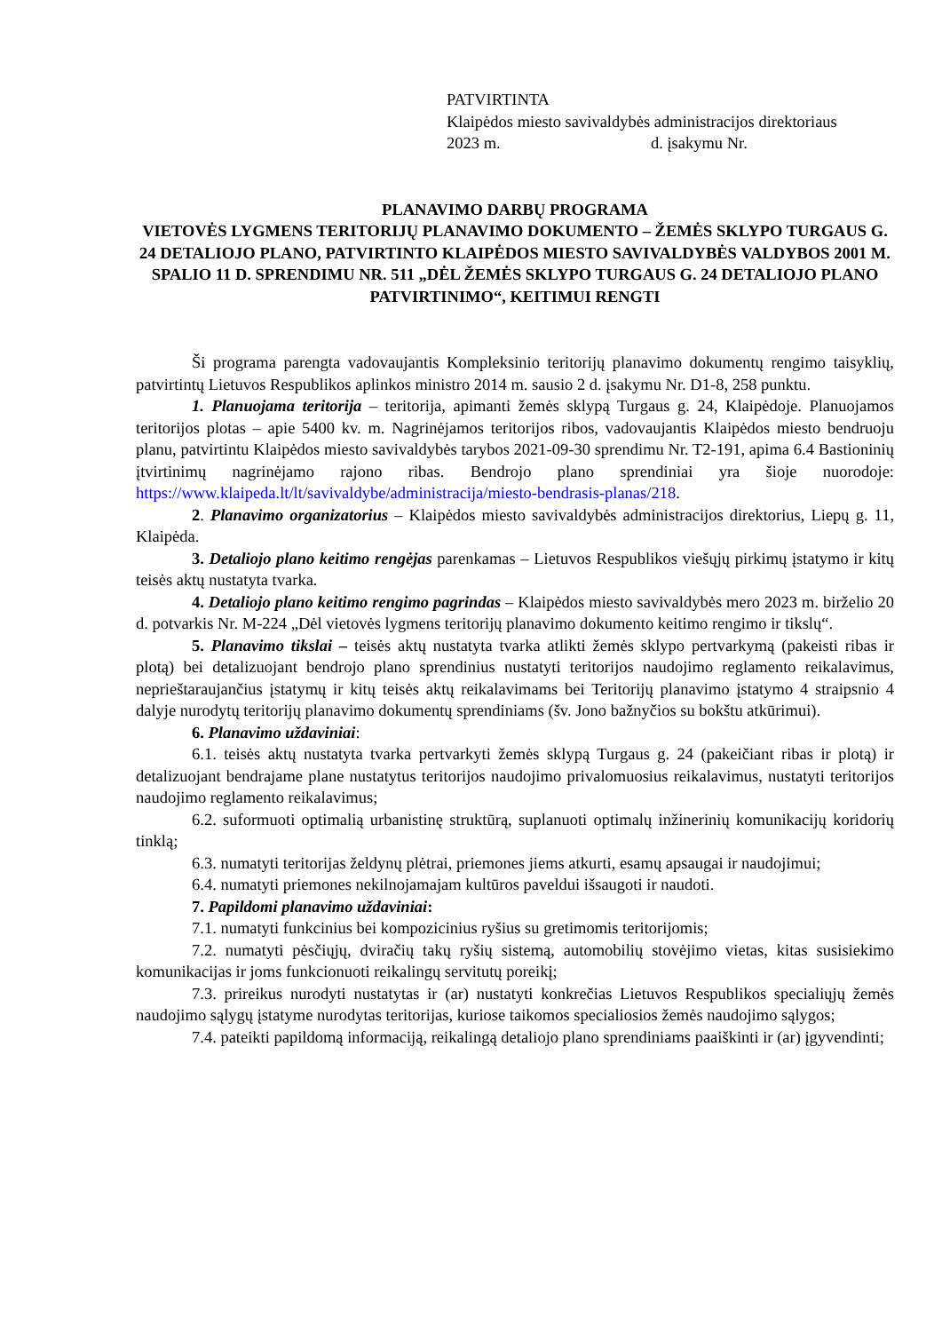PATVIRTINTA
Klaipėdos miesto savivaldybės administracijos direktoriaus
2023 m. d. įsakymu Nr.
PLANAVIMO DARBŲ PROGRAMA
VIETOVĖS LYGMENS TERITORIJŲ PLANAVIMO DOKUMENTO – ŽEMĖS SKLYPO TURGAUS G. 24 DETALIOJO PLANO, PATVIRTINTO KLAIPĖDOS MIESTO SAVIVALDYBĖS VALDYBOS 2001 M. SPALIO 11 D. SPRENDIMU NR. 511 „DĖL ŽEMĖS SKLYPO TURGAUS G. 24 DETALIOJO PLANO PATVIRTINIMO“, KEITIMUI RENGTI
Ši programa parengta vadovaujantis Kompleksinio teritorijų planavimo dokumentų rengimo taisyklių, patvirtintų Lietuvos Respublikos aplinkos ministro 2014 m. sausio 2 d. įsakymu Nr. D1-8, 258 punktu.
1. Planuojama teritorija – teritorija, apimanti žemės sklypą Turgaus g. 24, Klaipėdoje. Planuojamos teritorijos plotas – apie 5400 kv. m. Nagrinėjamos teritorijos ribos, vadovaujantis Klaipėdos miesto bendruoju planu, patvirtintu Klaipėdos miesto savivaldybės tarybos 2021-09-30 sprendimu Nr. T2-191, apima 6.4 Bastioninių įtvirtinimų nagrinėjamo rajono ribas. Bendrojo plano sprendiniai yra šioje nuorodoje: https://www.klaipeda.lt/lt/savivaldybe/administracija/miesto-bendrasis-planas/218.
2. Planavimo organizatorius – Klaipėdos miesto savivaldybės administracijos direktorius, Liepų g. 11, Klaipėda.
3. Detaliojo plano keitimo rengėjas parenkamas – Lietuvos Respublikos viešųjų pirkimų įstatymo ir kitų teisės aktų nustatyta tvarka.
4. Detaliojo plano keitimo rengimo pagrindas – Klaipėdos miesto savivaldybės mero 2023 m. birželio 20 d. potvarkis Nr. M-224 „Dėl vietovės lygmens teritorijų planavimo dokumento keitimo rengimo ir tikslų“.
5. Planavimo tikslai – teisės aktų nustatyta tvarka atlikti žemės sklypo pertvarkymą (pakeisti ribas ir plotą) bei detalizuojant bendrojo plano sprendinius nustatyti teritorijos naudojimo reglamento reikalavimus, neprieštaraujančius įstatymų ir kitų teisės aktų reikalavimams bei Teritorijų planavimo įstatymo 4 straipsnio 4 dalyje nurodytų teritorijų planavimo dokumentų sprendiniams (šv. Jono bažnyčios su bokštu atkūrimui).
6. Planavimo uždaviniai:
6.1. teisės aktų nustatyta tvarka pertvarkyti žemės sklypą Turgaus g. 24 (pakeičiant ribas ir plotą) ir detalizuojant bendrajame plane nustatytus teritorijos naudojimo privalomuosius reikalavimus, nustatyti teritorijos naudojimo reglamento reikalavimus;
6.2. suformuoti optimalią urbanistinę struktūrą, suplanuoti optimalų inžinerinių komunikacijų koridorių tinklą;
6.3. numatyti teritorijas želdynų plėtrai, priemones jiems atkurti, esamų apsaugai ir naudojimui;
6.4. numatyti priemones nekilnojamajam kultūros paveldui išsaugoti ir naudoti.
7. Papildomi planavimo uždaviniai:
7.1. numatyti funkcinius bei kompozicinius ryšius su gretimomis teritorijomis;
7.2. numatyti pėsčiųjų, dviračių takų ryšių sistemą, automobilių stovėjimo vietas, kitas susisiekimo komunikacijas ir joms funkcionuoti reikalingų servitutų poreikį;
7.3. prireikus nurodyti nustatytas ir (ar) nustatyti konkrečias Lietuvos Respublikos specialiųjų žemės naudojimo sąlygų įstatyme nurodytas teritorijas, kuriose taikomos specialiosios žemės naudojimo sąlygos;
7.4. pateikti papildomą informaciją, reikalingą detaliojo plano sprendiniams paaiškinti ir (ar) įgyvendinti;